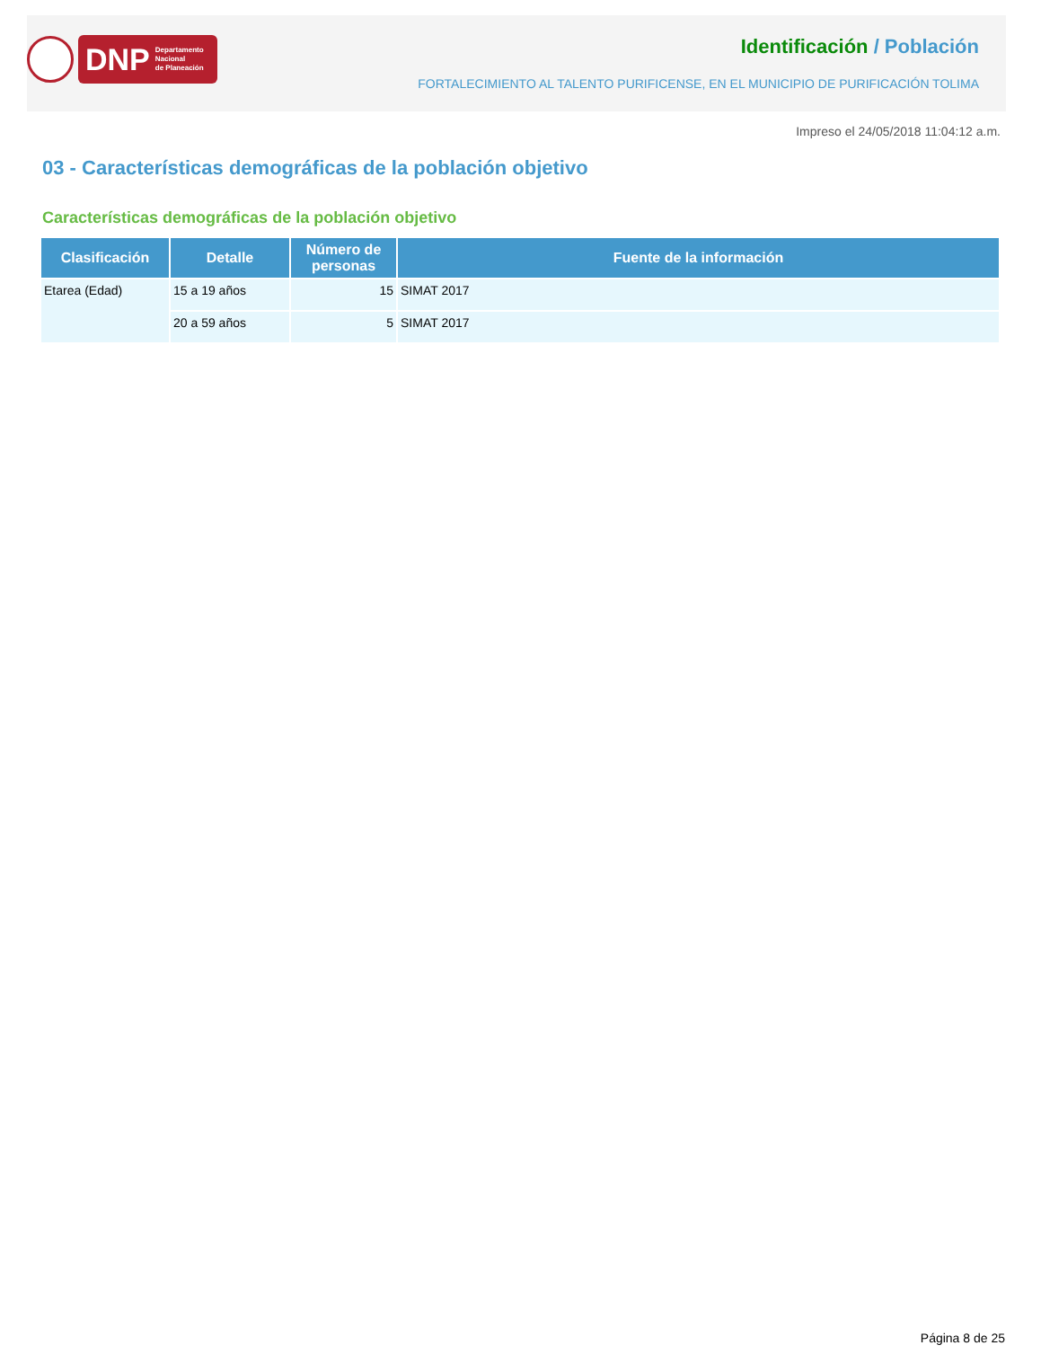DNP Departamento
Nacional
de Planeación
Identificación / Población
FORTALECIMIENTO AL TALENTO PURIFICENSE, EN EL MUNICIPIO DE PURIFICACIÓN TOLIMA
Impreso el 24/05/2018 11:04:12 a.m.
03 - Características demográficas de la población objetivo
Características demográficas de la población objetivo
| Clasificación | Detalle | Número de personas | Fuente de la información |
| --- | --- | --- | --- |
| Etarea (Edad) | 15 a 19 años | 15 | SIMAT 2017 |
| | 20 a 59 años | 5 | SIMAT 2017 |
Página 8 de 25